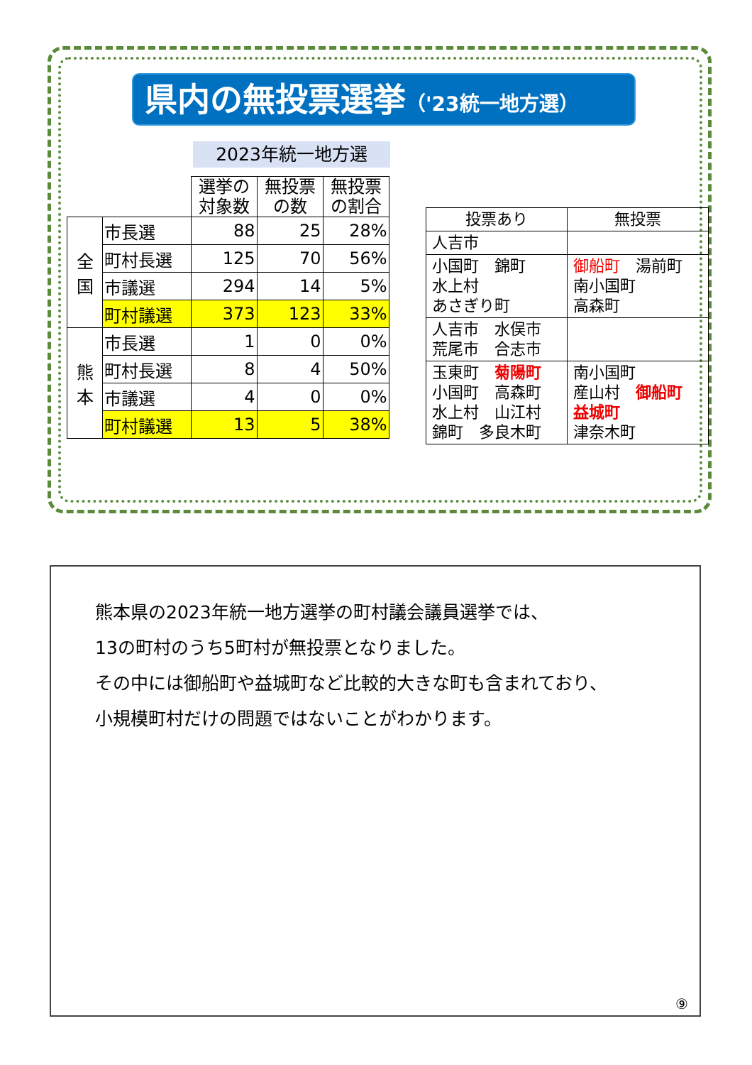県内の無投票選挙（'23統一地方選）
2023年統一地方選
| | | 選挙の 対象数 | 無投票 の数 | 無投票 の割合 |
| 全 国 | 市長選 | 88 | 25 | 28% |
| | 町村長選 | 125 | 70 | 56% |
| | 市議選 | 294 | 14 | 5% |
| | 町村議選 | 373 | 123 | 33% |
| 熊 本 | 市長選 | 1 | 0 | 0% |
| | 町村長選 | 8 | 4 | 50% |
| | 市議選 | 4 | 0 | 0% |
| | 町村議選 | 13 | 5 | 38% |
| 投票あり | 無投票 |
| --- | --- |
| 人吉市 | |
| 小国町 錦町 水上村 あさぎり町 | 御船町 湯前町 南小国町 高森町 |
| 人吉市 水俣市 荒尾市 合志市 | |
| 玉東町 菊陽町 小国町 高森町 水上村 山江村 錦町 多良木町 | 南小国町 産山村 御船町 益城町 津奈木町 |
熊本県の2023年統一地方選挙の町村議会議員選挙では、
13の町村のうち5町村が無投票となりました。
その中には御船町や益城町など比較的大きな町も含まれており、
小規模町村だけの問題ではないことがわかります。
⑨